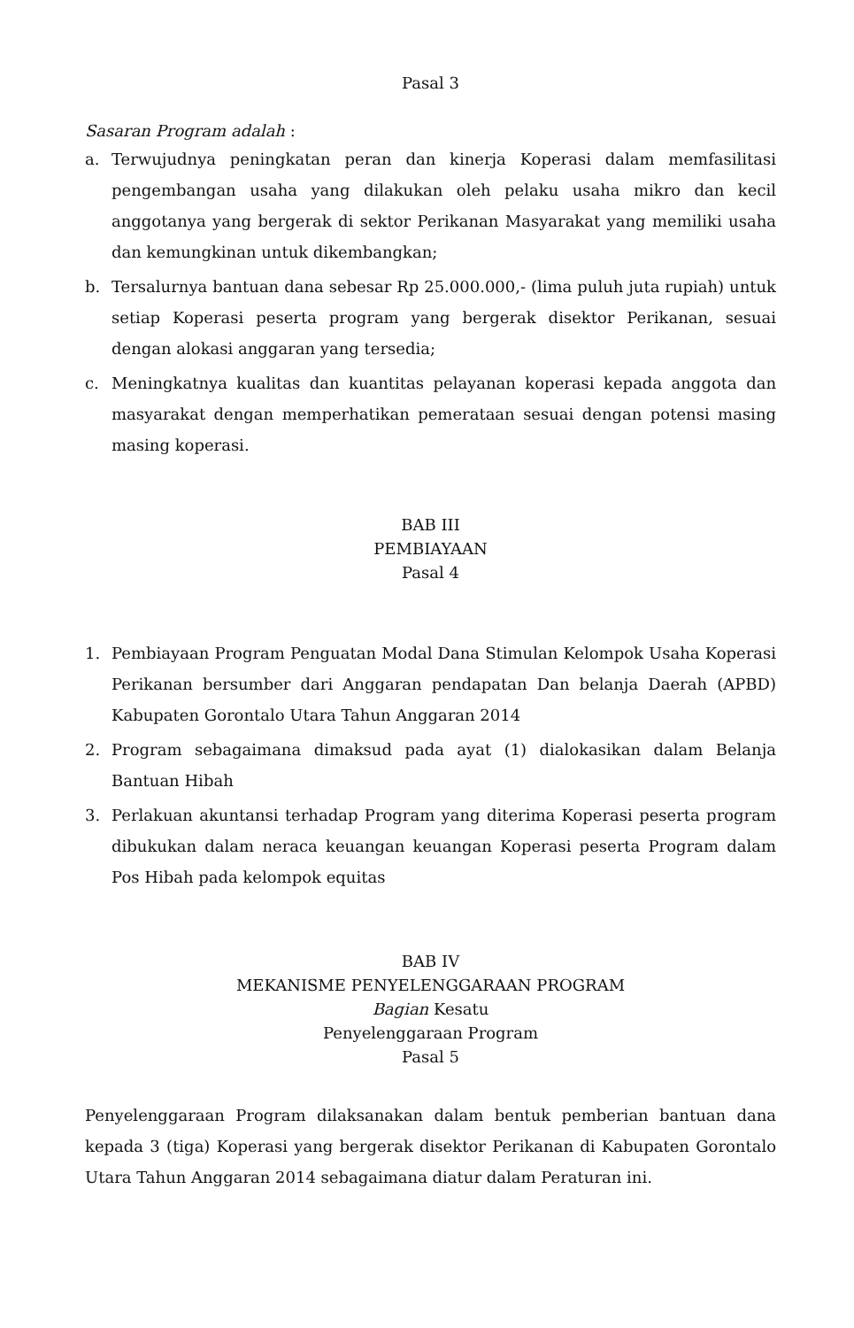Pasal 3
Sasaran Program adalah :
a. Terwujudnya peningkatan peran dan kinerja Koperasi dalam memfasilitasi pengembangan usaha yang dilakukan oleh pelaku usaha mikro dan kecil anggotanya yang bergerak di sektor Perikanan Masyarakat yang memiliki usaha dan kemungkinan untuk dikembangkan;
b. Tersalurnya bantuan dana sebesar Rp 25.000.000,- (lima puluh juta rupiah) untuk setiap Koperasi peserta program yang bergerak disektor Perikanan, sesuai dengan alokasi anggaran yang tersedia;
c. Meningkatnya kualitas dan kuantitas pelayanan koperasi kepada anggota dan masyarakat dengan memperhatikan pemerataan sesuai dengan potensi masing masing koperasi.
BAB III
PEMBIAYAAN
Pasal 4
1. Pembiayaan Program Penguatan Modal Dana Stimulan Kelompok Usaha Koperasi Perikanan bersumber dari Anggaran pendapatan Dan belanja Daerah (APBD) Kabupaten Gorontalo Utara Tahun Anggaran 2014
2. Program sebagaimana dimaksud pada ayat (1) dialokasikan dalam Belanja Bantuan Hibah
3. Perlakuan akuntansi terhadap Program yang diterima Koperasi peserta program dibukukan dalam neraca keuangan keuangan Koperasi peserta Program dalam Pos Hibah pada kelompok equitas
BAB IV
MEKANISME PENYELENGGARAAN PROGRAM
Bagian Kesatu
Penyelenggaraan Program
Pasal 5
Penyelenggaraan Program dilaksanakan dalam bentuk pemberian bantuan dana kepada 3 (tiga) Koperasi yang bergerak disektor Perikanan di Kabupaten Gorontalo Utara Tahun Anggaran 2014 sebagaimana diatur dalam Peraturan ini.